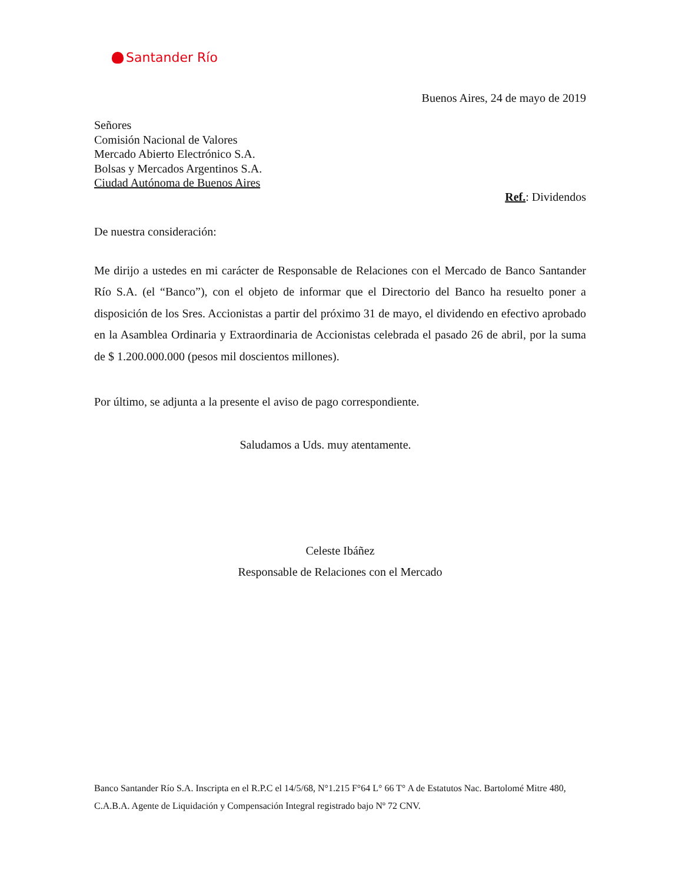Santander Río
Buenos Aires, 24 de mayo de 2019
Señores
Comisión Nacional de Valores
Mercado Abierto Electrónico S.A.
Bolsas y Mercados Argentinos S.A.
Ciudad Autónoma de Buenos Aires
Ref.: Dividendos
De nuestra consideración:
Me dirijo a ustedes en mi carácter de Responsable de Relaciones con el Mercado de Banco Santander Río S.A. (el “Banco”), con el objeto de informar que el Directorio del Banco ha resuelto poner a disposición de los Sres. Accionistas a partir del próximo 31 de mayo, el dividendo en efectivo aprobado en la Asamblea Ordinaria y Extraordinaria de Accionistas celebrada el pasado 26 de abril, por la suma de $ 1.200.000.000 (pesos mil doscientos millones).
Por último, se adjunta a la presente el aviso de pago correspondiente.
Saludamos a Uds. muy atentamente.
Celeste Ibáñez
Responsable de Relaciones con el Mercado
Banco Santander Río S.A. Inscripta en el R.P.C el 14/5/68, N°1.215 F°64 L° 66 T° A de Estatutos Nac. Bartolomé Mitre 480, C.A.B.A. Agente de Liquidación y Compensación Integral registrado bajo Nº 72 CNV.